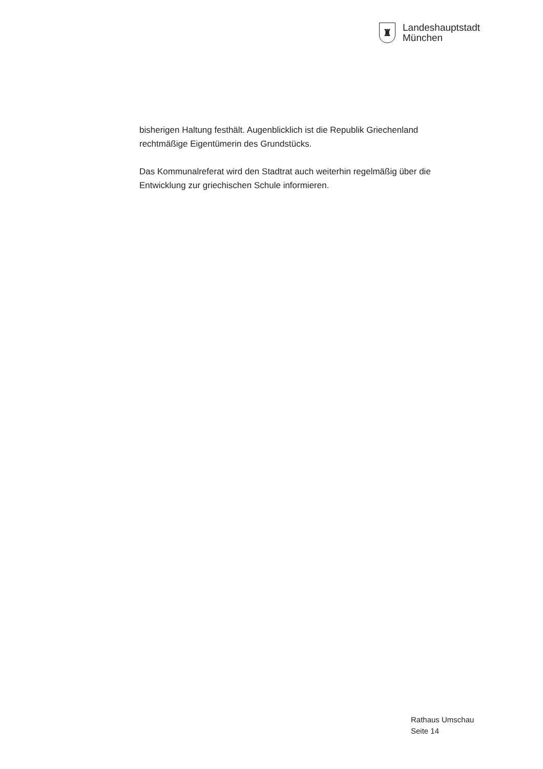♜
Landeshauptstadt
München
bisherigen Haltung festhält. Augenblicklich ist die Republik Griechenland rechtmäßige Eigentümerin des Grundstücks.
Das Kommunalreferat wird den Stadtrat auch weiterhin regelmäßig über die Entwicklung zur griechischen Schule informieren.
Rathaus Umschau
Seite 14